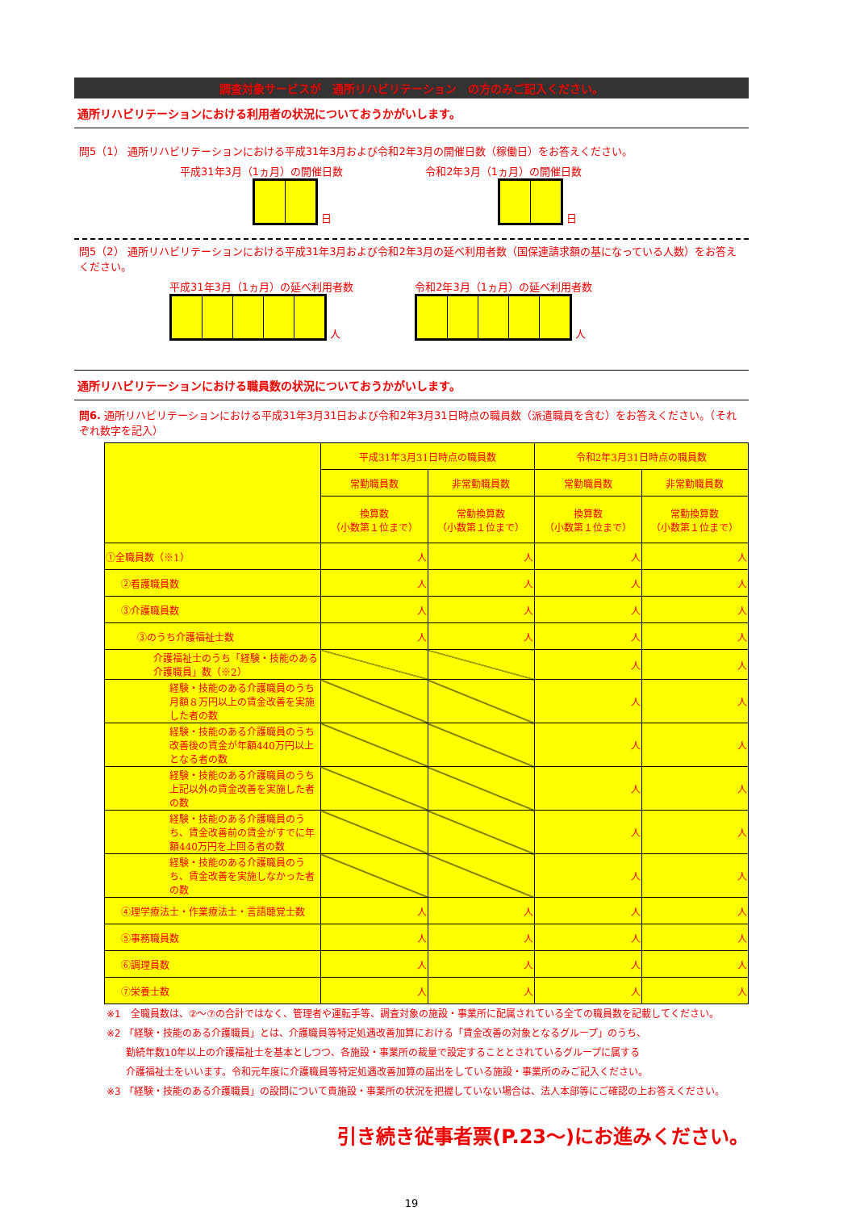調査対象サービスが　通所リハビリテーション　の方のみご記入ください。
通所リハビリテーションにおける利用者の状況についておうかがいします。
問5（1） 通所リハビリテーションにおける平成31年3月および令和2年3月の開催日数（稼働日）をお答えください。
平成31年3月（1ヵ月）の開催日数
日
令和2年3月（1ヵ月）の開催日数
日
問5（2） 通所リハビリテーションにおける平成31年3月および令和2年3月の延べ利用者数（国保連請求額の基になっている人数）をお答えください。
平成31年3月（1ヵ月）の延べ利用者数
人
令和2年3月（1ヵ月）の延べ利用者数
人
通所リハビリテーションにおける職員数の状況についておうかがいします。
問6. 通所リハビリテーションにおける平成31年3月31日および令和2年3月31日時点の職員数（派遣職員を含む）をお答えください。（それぞれ数字を記入）
| | 平成31年3月31日時点の職員数 | | 令和2年3月31日時点の職員数 | |
| --- | --- | --- | --- | --- |
| | 常勤職員数 | 非常勤職員数 | 常勤職員数 | 非常勤職員数 |
| | 換算数 （小数第１位まで） | 常勤換算数 （小数第１位まで） | 換算数 （小数第１位まで） | 常勤換算数 （小数第１位まで） |
| ①全職員数（※1） | 人 | 人 | 人 | 人 |
| ②看護職員数 | 人 | 人 | 人 | 人 |
| ③介護職員数 | 人 | 人 | 人 | 人 |
| ③のうち介護福祉士数 | 人 | 人 | 人 | 人 |
| 介護福祉士のうち「経験・技能のある介護職員」数（※2） | | | 人 | 人 |
| 経験・技能のある介護職員のうち月額８万円以上の賃金改善を実施した者の数 | | | 人 | 人 |
| 経験・技能のある介護職員のうち改善後の賃金が年額440万円以上となる者の数 | | | 人 | 人 |
| 経験・技能のある介護職員のうち上記以外の賃金改善を実施した者の数 | | | 人 | 人 |
| 経験・技能のある介護職員のうち、賃金改善前の賃金がすでに年額440万円を上回る者の数 | | | 人 | 人 |
| 経験・技能のある介護職員のうち、賃金改善を実施しなかった者の数 | | | 人 | 人 |
| ④理学療法士・作業療法士・言語聴覚士数 | 人 | 人 | 人 | 人 |
| ⑤事務職員数 | 人 | 人 | 人 | 人 |
| ⑥調理員数 | 人 | 人 | 人 | 人 |
| ⑦栄養士数 | 人 | 人 | 人 | 人 |
※1　全職員数は、②～⑦の合計ではなく、管理者や運転手等、調査対象の施設・事業所に配属されている全ての職員数を記載してください。
※2 「経験・技能のある介護職員」とは、介護職員等特定処遇改善加算における「賃金改善の対象となるグループ」のうち、
　　勤続年数10年以上の介護福祉士を基本としつつ、各施設・事業所の裁量で設定することとされているグループに属する
　　介護福祉士をいいます。令和元年度に介護職員等特定処遇改善加算の届出をしている施設・事業所のみご記入ください。
※3 「経験・技能のある介護職員」の設問について貴施設・事業所の状況を把握していない場合は、法人本部等にご確認の上お答えください。
引き続き従事者票(P.23～)にお進みください。
19